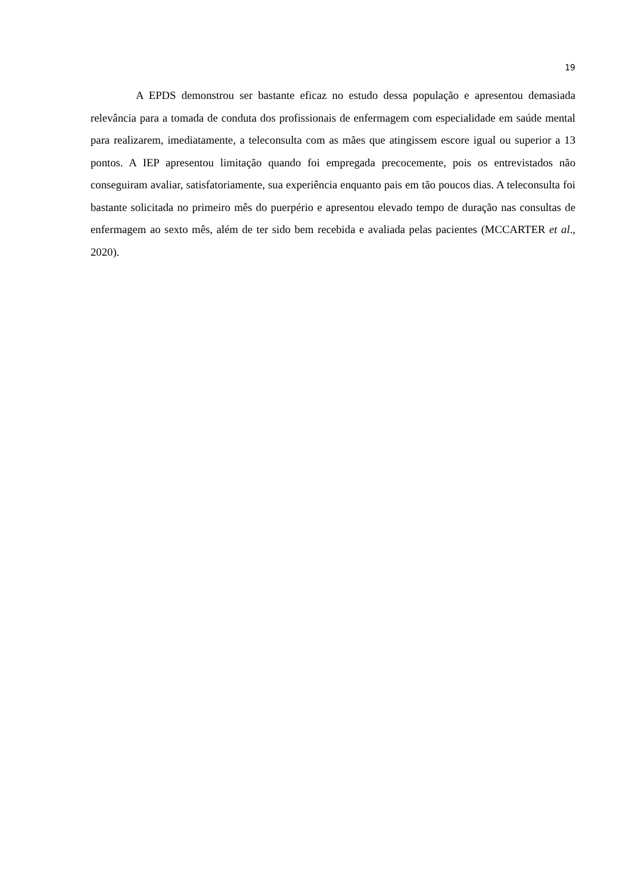19
A EPDS demonstrou ser bastante eficaz no estudo dessa população e apresentou demasiada relevância para a tomada de conduta dos profissionais de enfermagem com especialidade em saúde mental para realizarem, imediatamente, a teleconsulta com as mães que atingissem escore igual ou superior a 13 pontos. A IEP apresentou limitação quando foi empregada precocemente, pois os entrevistados não conseguiram avaliar, satisfatoriamente, sua experiência enquanto pais em tão poucos dias. A teleconsulta foi bastante solicitada no primeiro mês do puerpério e apresentou elevado tempo de duração nas consultas de enfermagem ao sexto mês, além de ter sido bem recebida e avaliada pelas pacientes (MCCARTER et al., 2020).